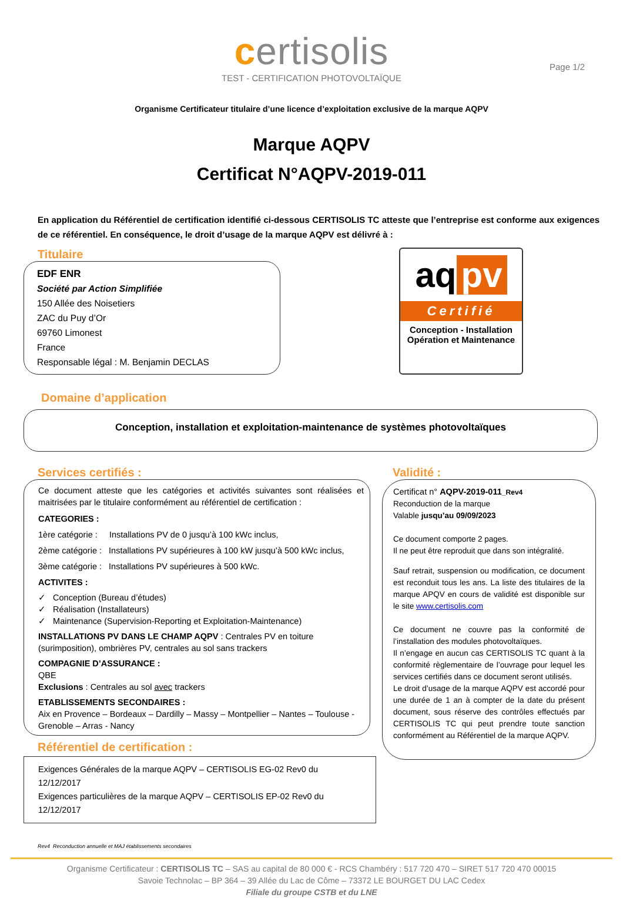certisolis
TEST - CERTIFICATION PHOTOVOLTAÏQUE
Page 1/2
Organisme Certificateur titulaire d’une licence d’exploitation exclusive de la marque AQPV
Marque AQPV
Certificat N°AQPV-2019-011
En application du Référentiel de certification identifié ci-dessous CERTISOLIS TC atteste que l’entreprise est conforme aux exigences de ce référentiel. En conséquence, le droit d’usage de la marque AQPV est délivré à :
Titulaire
EDF ENR
Société par Action Simplifiée
150 Allée des Noisetiers
ZAC du Puy d’Or
69760 Limonest
France
Responsable légal : M. Benjamin DECLAS
aq pv
Certifié
Conception - Installation Opération et Maintenance
Domaine d’application
Conception, installation et exploitation-maintenance de systèmes photovoltaïques
Services certifiés :
Ce document atteste que les catégories et activités suivantes sont réalisées et maitrisées par le titulaire conformément au référentiel de certification :
CATEGORIES :
1ère catégorie : Installations PV de 0 jusqu’à 100 kWc inclus,
2ème catégorie : Installations PV supérieures à 100 kW jusqu’à 500 kWc inclus,
3ème catégorie : Installations PV supérieures à 500 kWc.
ACTIVITES :
✓ Conception (Bureau d’études)
✓ Réalisation (Installateurs)
✓ Maintenance (Supervision-Reporting et Exploitation-Maintenance)
INSTALLATIONS PV DANS LE CHAMP AQPV : Centrales PV en toiture (surimposition), ombrières PV, centrales au sol sans trackers
COMPAGNIE D’ASSURANCE :
QBE
Exclusions : Centrales au sol avec trackers
ETABLISSEMENTS SECONDAIRES :
Aix en Provence – Bordeaux – Dardilly – Massy – Montpellier – Nantes – Toulouse - Grenoble – Arras - Nancy
Référentiel de certification :
Exigences Générales de la marque AQPV – CERTISOLIS EG-02 Rev0 du 12/12/2017
Exigences particulières de la marque AQPV – CERTISOLIS EP-02 Rev0 du 12/12/2017
Validité :
Certificat n° AQPV-2019-011_Rev4
Reconduction de la marque
Valable jusqu’au 09/09/2023
Ce document comporte 2 pages.
Il ne peut être reproduit que dans son intégralité.
Sauf retrait, suspension ou modification, ce document est reconduit tous les ans. La liste des titulaires de la marque APQV en cours de validité est disponible sur le site www.certisolis.com
Ce document ne couvre pas la conformité de l’installation des modules photovoltaïques.
Il n’engage en aucun cas CERTISOLIS TC quant à la conformité règlementaire de l’ouvrage pour lequel les services certifiés dans ce document seront utilisés.
Le droit d’usage de la marque AQPV est accordé pour une durée de 1 an à compter de la date du présent document, sous réserve des contrôles effectués par CERTISOLIS TC qui peut prendre toute sanction conformément au Référentiel de la marque AQPV.
Rev4 Reconduction annuelle et MAJ établissements secondaires
Organisme Certificateur : CERTISOLIS TC – SAS au capital de 80 000 € - RCS Chambéry : 517 720 470 – SIRET 517 720 470 00015
Savoie Technolac – BP 364 – 39 Allée du Lac de Côme – 73372 LE BOURGET DU LAC Cedex
Filiale du groupe CSTB et du LNE